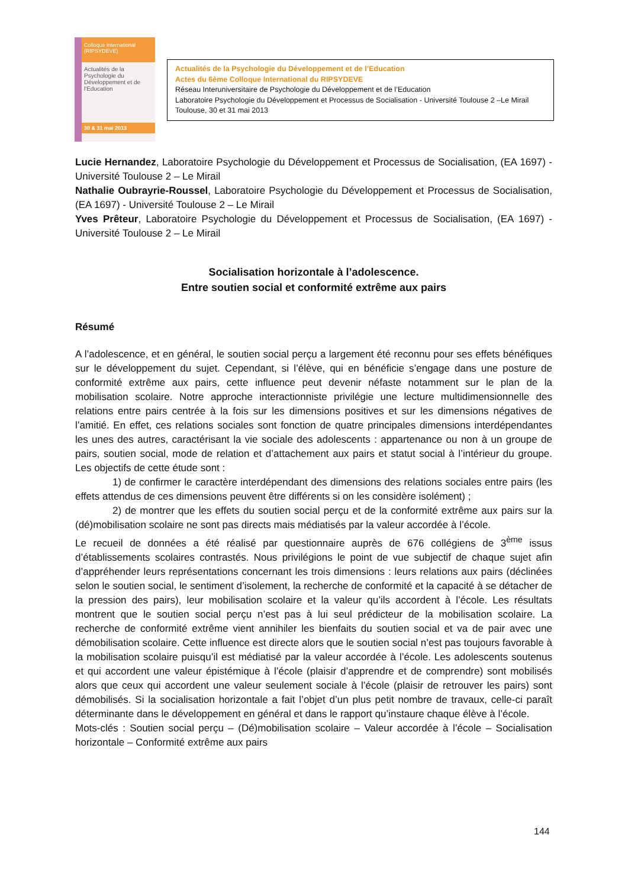Colloque international (RIPSYDEVE)
Actualités de la Psychologie du Développement et de l'Education
30 & 31 mai 2013
Actualités de la Psychologie du Développement et de l’Education
Actes du 6ème Colloque International du RIPSYDEVE
Réseau Interuniversitaire de Psychologie du Développement et de l’Education
Laboratoire Psychologie du Développement et Processus de Socialisation - Université Toulouse 2 –Le Mirail
Toulouse, 30 et 31 mai 2013
Lucie Hernandez, Laboratoire Psychologie du Développement et Processus de Socialisation, (EA 1697) - Université Toulouse 2 – Le Mirail
Nathalie Oubrayrie-Roussel, Laboratoire Psychologie du Développement et Processus de Socialisation, (EA 1697) - Université Toulouse 2 – Le Mirail
Yves Prêteur, Laboratoire Psychologie du Développement et Processus de Socialisation, (EA 1697) - Université Toulouse 2 – Le Mirail
Socialisation horizontale à l’adolescence.
Entre soutien social et conformité extrême aux pairs
Résumé
A l’adolescence, et en général, le soutien social perçu a largement été reconnu pour ses effets bénéfiques sur le développement du sujet. Cependant, si l’élève, qui en bénéficie s’engage dans une posture de conformité extrême aux pairs, cette influence peut devenir néfaste notamment sur le plan de la mobilisation scolaire. Notre approche interactionniste privilégie une lecture multidimensionnelle des relations entre pairs centrée à la fois sur les dimensions positives et sur les dimensions négatives de l’amitié. En effet, ces relations sociales sont fonction de quatre principales dimensions interdépendantes les unes des autres, caractérisant la vie sociale des adolescents : appartenance ou non à un groupe de pairs, soutien social, mode de relation et d’attachement aux pairs et statut social à l’intérieur du groupe. Les objectifs de cette étude sont :
1) de confirmer le caractère interdépendant des dimensions des relations sociales entre pairs (les effets attendus de ces dimensions peuvent être différents si on les considère isolément) ;
2) de montrer que les effets du soutien social perçu et de la conformité extrême aux pairs sur la (dé)mobilisation scolaire ne sont pas directs mais médiatisés par la valeur accordée à l’école.
Le recueil de données a été réalisé par questionnaire auprès de 676 collégiens de 3<sup>ème</sup> issus d’établissements scolaires contrastés. Nous privilégions le point de vue subjectif de chaque sujet afin d’appréhender leurs représentations concernant les trois dimensions : leurs relations aux pairs (déclinées selon le soutien social, le sentiment d’isolement, la recherche de conformité et la capacité à se détacher de la pression des pairs), leur mobilisation scolaire et la valeur qu’ils accordent à l’école. Les résultats montrent que le soutien social perçu n’est pas à lui seul prédicteur de la mobilisation scolaire. La recherche de conformité extrême vient annihiler les bienfaits du soutien social et va de pair avec une démobilisation scolaire. Cette influence est directe alors que le soutien social n’est pas toujours favorable à la mobilisation scolaire puisqu’il est médiatisé par la valeur accordée à l’école. Les adolescents soutenus et qui accordent une valeur épistémique à l’école (plaisir d’apprendre et de comprendre) sont mobilisés alors que ceux qui accordent une valeur seulement sociale à l’école (plaisir de retrouver les pairs) sont démobilisés. Si la socialisation horizontale a fait l’objet d’un plus petit nombre de travaux, celle-ci paraît déterminante dans le développement en général et dans le rapport qu’instaure chaque élève à l’école.
Mots-clés : Soutien social perçu – (Dé)mobilisation scolaire – Valeur accordée à l’école – Socialisation horizontale – Conformité extrême aux pairs
144